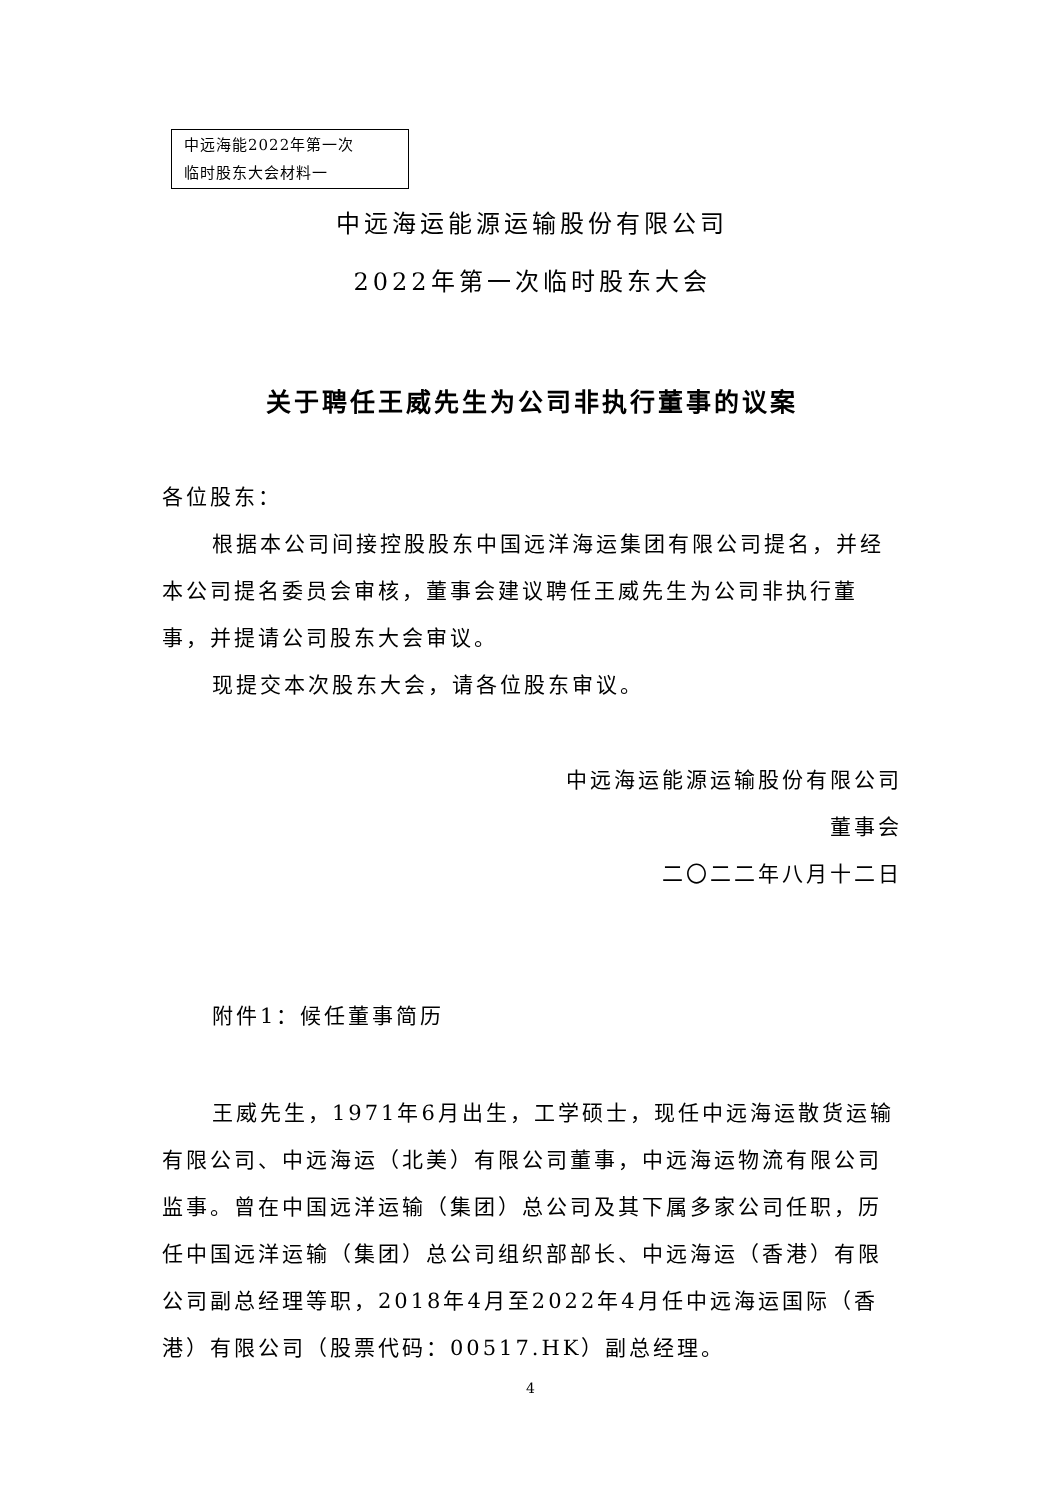中远海能2022年第一次
临时股东大会材料一
中远海运能源运输股份有限公司
2022年第一次临时股东大会
关于聘任王威先生为公司非执行董事的议案
各位股东：
根据本公司间接控股股东中国远洋海运集团有限公司提名，并经本公司提名委员会审核，董事会建议聘任王威先生为公司非执行董事，并提请公司股东大会审议。
现提交本次股东大会，请各位股东审议。
中远海运能源运输股份有限公司
董事会
二〇二二年八月十二日
附件1：候任董事简历
王威先生，1971年6月出生，工学硕士，现任中远海运散货运输有限公司、中远海运（北美）有限公司董事，中远海运物流有限公司监事。曾在中国远洋运输（集团）总公司及其下属多家公司任职，历任中国远洋运输（集团）总公司组织部部长、中远海运（香港）有限公司副总经理等职，2018年4月至2022年4月任中远海运国际（香港）有限公司（股票代码：00517.HK）副总经理。
4